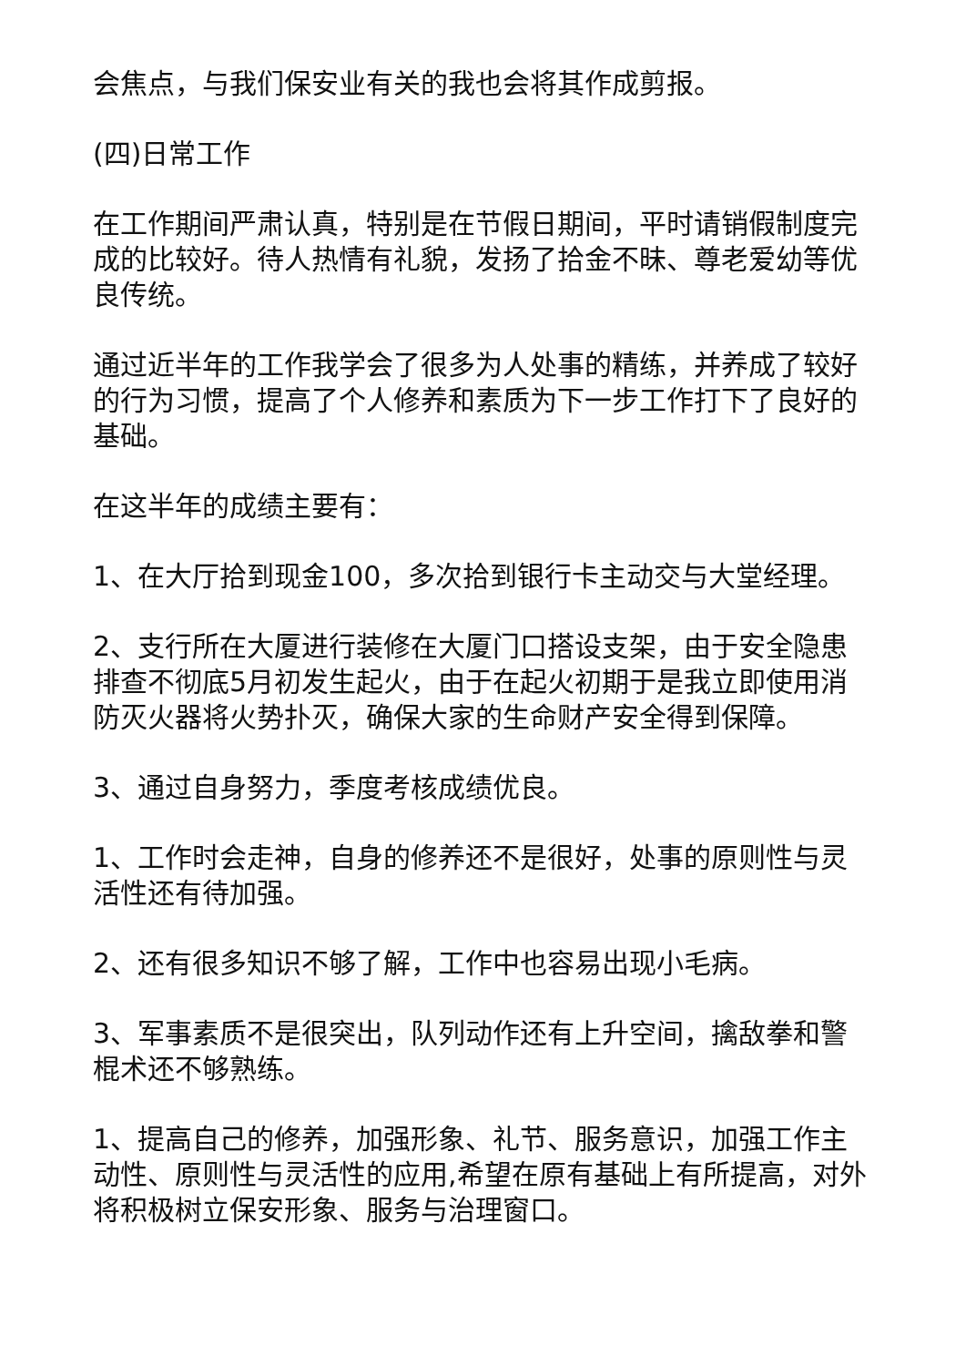会焦点，与我们保安业有关的我也会将其作成剪报。
(四)日常工作
在工作期间严肃认真，特别是在节假日期间，平时请销假制度完成的比较好。待人热情有礼貌，发扬了拾金不昧、尊老爱幼等优良传统。
通过近半年的工作我学会了很多为人处事的精练，并养成了较好的行为习惯，提高了个人修养和素质为下一步工作打下了良好的基础。
在这半年的成绩主要有：
1、在大厅拾到现金100，多次拾到银行卡主动交与大堂经理。
2、支行所在大厦进行装修在大厦门口搭设支架，由于安全隐患排查不彻底5月初发生起火，由于在起火初期于是我立即使用消防灭火器将火势扑灭，确保大家的生命财产安全得到保障。
3、通过自身努力，季度考核成绩优良。
1、工作时会走神，自身的修养还不是很好，处事的原则性与灵活性还有待加强。
2、还有很多知识不够了解，工作中也容易出现小毛病。
3、军事素质不是很突出，队列动作还有上升空间，擒敌拳和警棍术还不够熟练。
1、提高自己的修养，加强形象、礼节、服务意识，加强工作主动性、原则性与灵活性的应用,希望在原有基础上有所提高，对外将积极树立保安形象、服务与治理窗口。